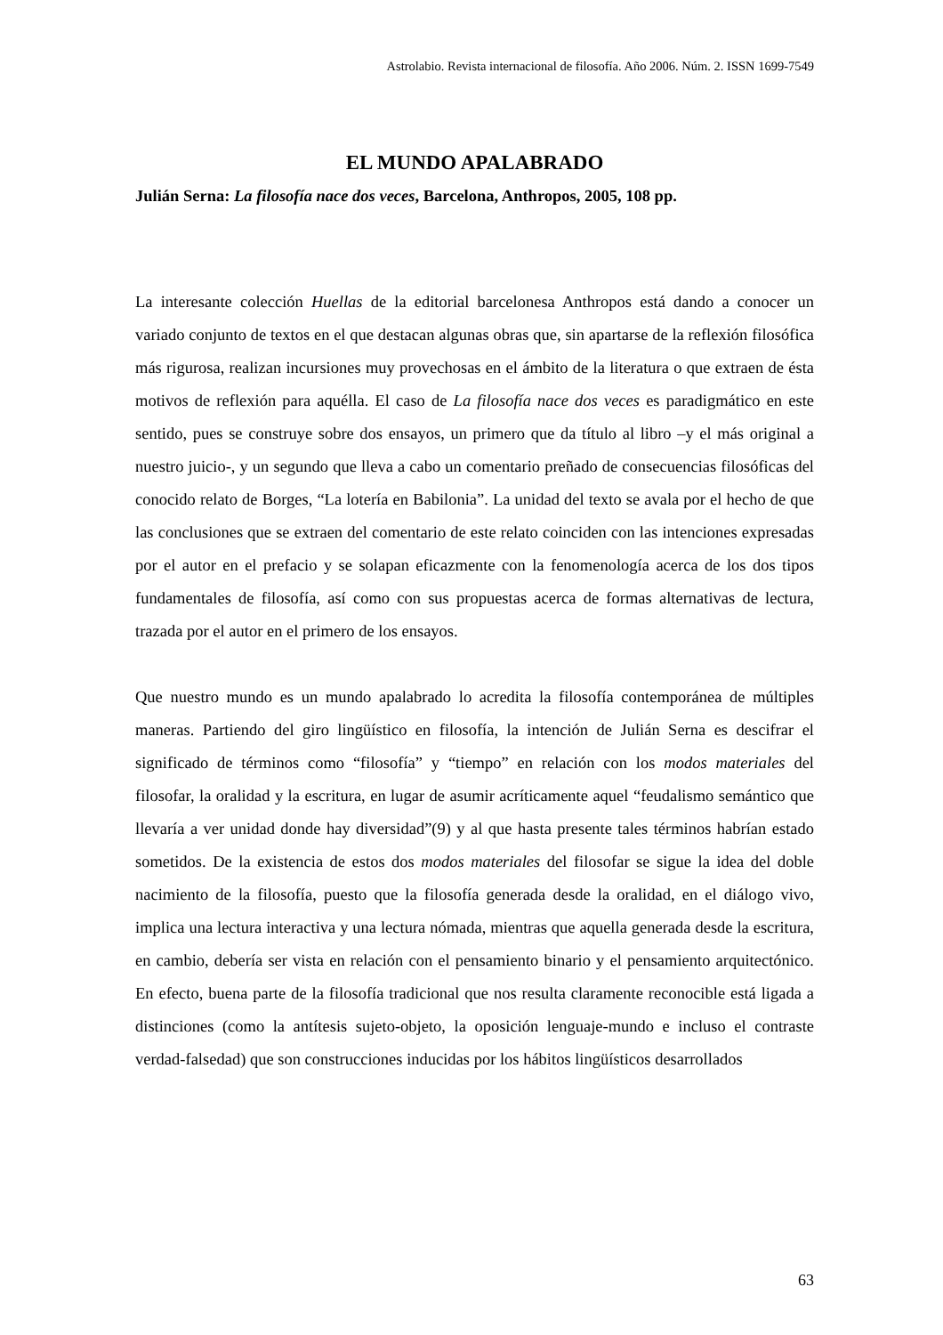Astrolabio. Revista internacional de filosofía. Año 2006. Núm. 2. ISSN 1699-7549
EL MUNDO APALABRADO
Julián Serna: La filosofía nace dos veces, Barcelona, Anthropos, 2005, 108 pp.
La interesante colección Huellas de la editorial barcelonesa Anthropos está dando a conocer un variado conjunto de textos en el que destacan algunas obras que, sin apartarse de la reflexión filosófica más rigurosa, realizan incursiones muy provechosas en el ámbito de la literatura o que extraen de ésta motivos de reflexión para aquélla. El caso de La filosofía nace dos veces es paradigmático en este sentido, pues se construye sobre dos ensayos, un primero que da título al libro –y el más original a nuestro juicio-, y un segundo que lleva a cabo un comentario preñado de consecuencias filosóficas del conocido relato de Borges, “La lotería en Babilonia”. La unidad del texto se avala por el hecho de que las conclusiones que se extraen del comentario de este relato coinciden con las intenciones expresadas por el autor en el prefacio y se solapan eficazmente con la fenomenología acerca de los dos tipos fundamentales de filosofía, así como con sus propuestas acerca de formas alternativas de lectura, trazada por el autor en el primero de los ensayos.
Que nuestro mundo es un mundo apalabrado lo acredita la filosofía contemporánea de múltiples maneras. Partiendo del giro lingüístico en filosofía, la intención de Julián Serna es descifrar el significado de términos como “filosofía” y “tiempo” en relación con los modos materiales del filosofar, la oralidad y la escritura, en lugar de asumir acríticamente aquel “feudalismo semántico que llevaría a ver unidad donde hay diversidad”(9) y al que hasta presente tales términos habrían estado sometidos. De la existencia de estos dos modos materiales del filosofar se sigue la idea del doble nacimiento de la filosofía, puesto que la filosofía generada desde la oralidad, en el diálogo vivo, implica una lectura interactiva y una lectura nómada, mientras que aquella generada desde la escritura, en cambio, debería ser vista en relación con el pensamiento binario y el pensamiento arquitectónico. En efecto, buena parte de la filosofía tradicional que nos resulta claramente reconocible está ligada a distinciones (como la antítesis sujeto-objeto, la oposición lenguaje-mundo e incluso el contraste verdad-falsedad) que son construcciones inducidas por los hábitos lingüísticos desarrollados
63